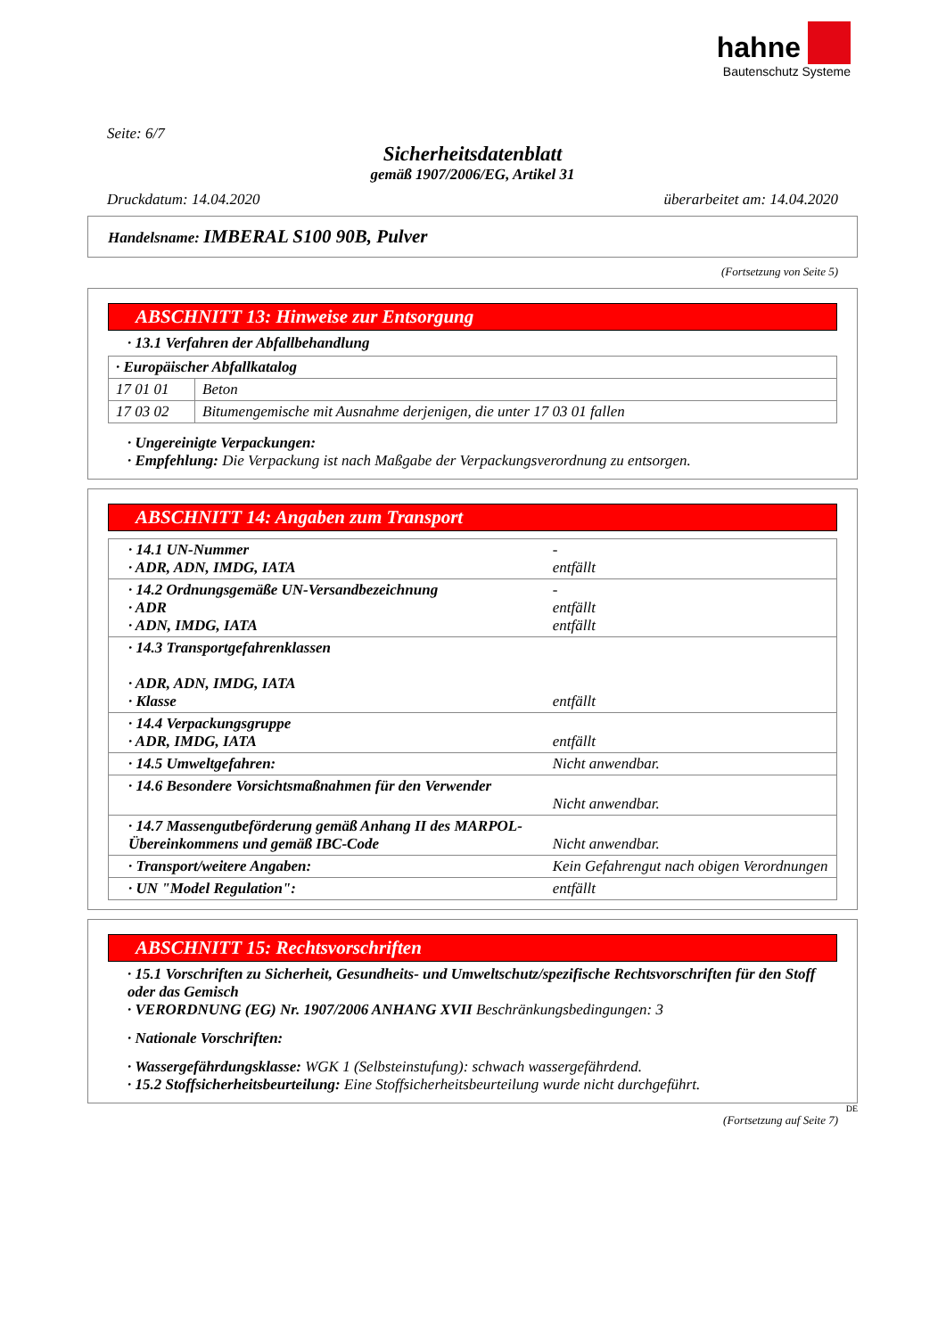hahne
Bautenschutz Systeme
Seite: 6/7
Sicherheitsdatenblatt
gemäß 1907/2006/EG, Artikel 31
Druckdatum: 14.04.2020 überarbeitet am: 14.04.2020
Handelsname: IMBERAL S100 90B, Pulver
(Fortsetzung von Seite 5)
ABSCHNITT 13: Hinweise zur Entsorgung
· 13.1 Verfahren der Abfallbehandlung
| · Europäischer Abfallkatalog | |
| 17 01 01 | Beton |
| 17 03 02 | Bitumengemische mit Ausnahme derjenigen, die unter 17 03 01 fallen |
· Ungereinigte Verpackungen:
· Empfehlung: Die Verpackung ist nach Maßgabe der Verpackungsverordnung zu entsorgen.
ABSCHNITT 14: Angaben zum Transport
| · 14.1 UN-Nummer · ADR, ADN, IMDG, IATA | - entfällt |
| · 14.2 Ordnungsgemäße UN-Versandbezeichnung · ADR · ADN, IMDG, IATA | - entfällt entfällt |
| · 14.3 Transportgefahrenklassen · ADR, ADN, IMDG, IATA · Klasse | entfällt |
| · 14.4 Verpackungsgruppe · ADR, IMDG, IATA | entfällt |
| · 14.5 Umweltgefahren: | Nicht anwendbar. |
| · 14.6 Besondere Vorsichtsmaßnahmen für den Verwender | Nicht anwendbar. |
| · 14.7 Massengutbeförderung gemäß Anhang II des MARPOL-Übereinkommens und gemäß IBC-Code | Nicht anwendbar. |
| · Transport/weitere Angaben: | Kein Gefahrengut nach obigen Verordnungen |
| · UN "Model Regulation": | entfällt |
ABSCHNITT 15: Rechtsvorschriften
· 15.1 Vorschriften zu Sicherheit, Gesundheits- und Umweltschutz/spezifische Rechtsvorschriften für den Stoff oder das Gemisch
· VERORDNUNG (EG) Nr. 1907/2006 ANHANG XVII Beschränkungsbedingungen: 3
· Nationale Vorschriften:
· Wassergefährdungsklasse: WGK 1 (Selbsteinstufung): schwach wassergefährdend.
· 15.2 Stoffsicherheitsbeurteilung: Eine Stoffsicherheitsbeurteilung wurde nicht durchgeführt.
DE
(Fortsetzung auf Seite 7)